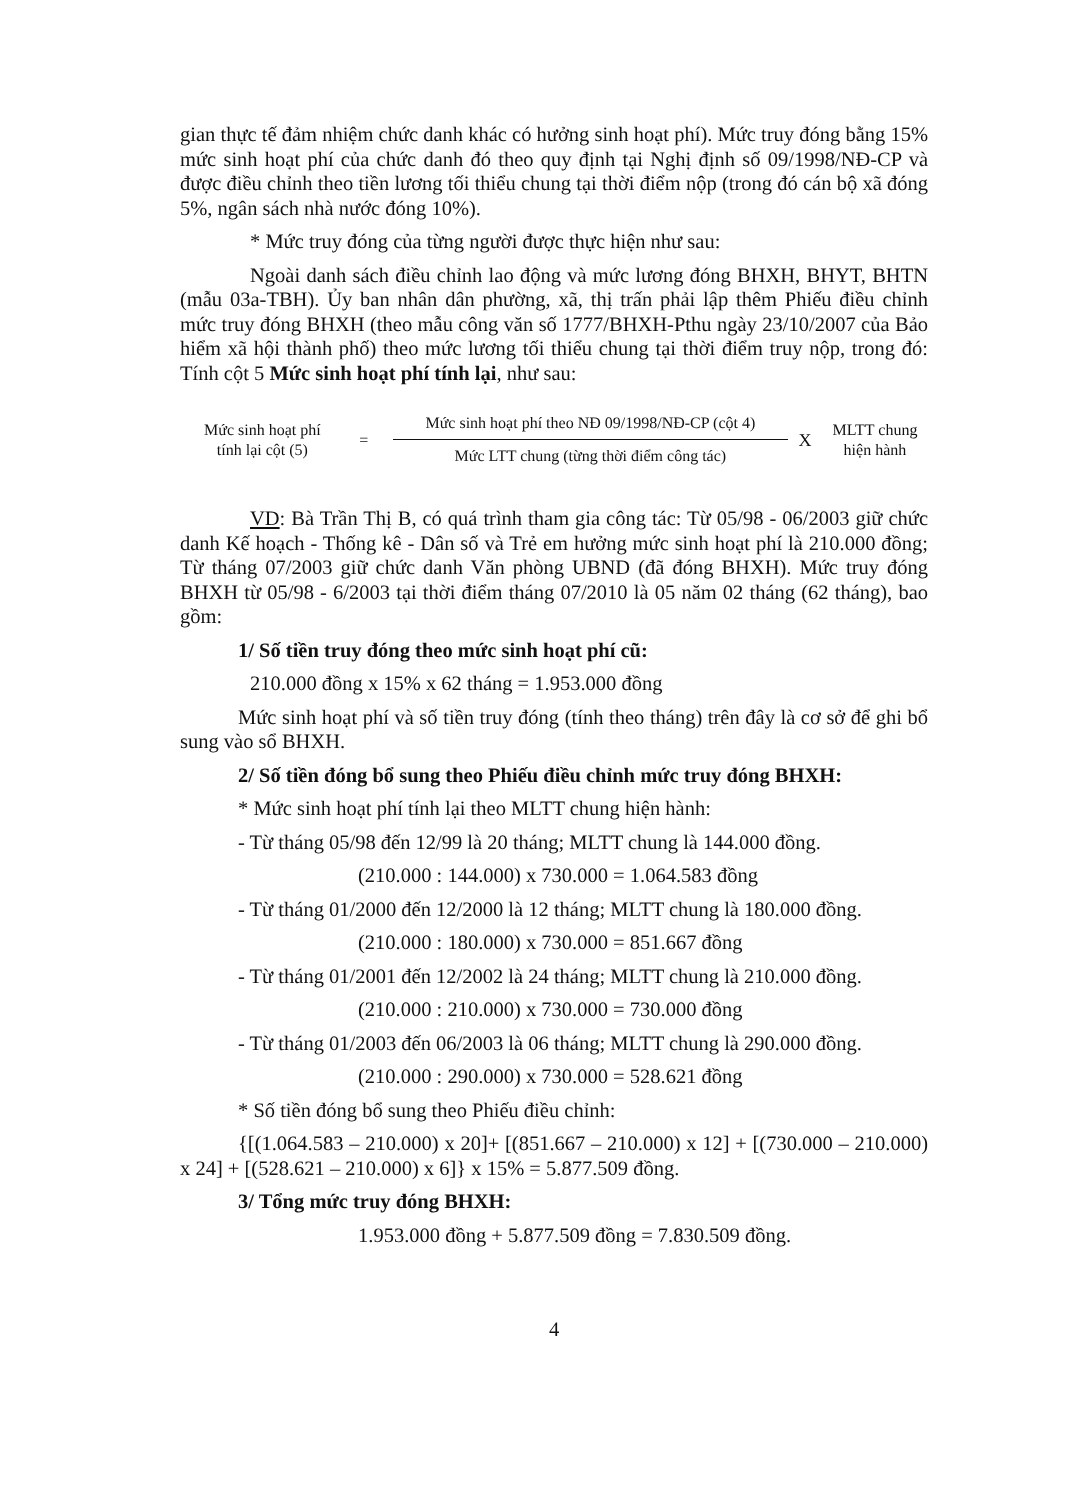gian thực tế đảm nhiệm chức danh khác có hưởng sinh hoạt phí). Mức truy đóng bằng 15% mức sinh hoạt phí của chức danh đó theo quy định tại Nghị định số 09/1998/NĐ-CP và được điều chỉnh theo tiền lương tối thiểu chung tại thời điểm nộp (trong đó cán bộ xã đóng 5%, ngân sách nhà nước đóng 10%).
* Mức truy đóng của từng người được thực hiện như sau:
Ngoài danh sách điều chỉnh lao động và mức lương đóng BHXH, BHYT, BHTN (mẫu 03a-TBH). Ủy ban nhân dân phường, xã, thị trấn phải lập thêm Phiếu điều chỉnh mức truy đóng BHXH (theo mẫu công văn số 1777/BHXH-Pthu ngày 23/10/2007 của Bảo hiểm xã hội thành phố) theo mức lương tối thiểu chung tại thời điểm truy nộp, trong đó: Tính cột 5 Mức sinh hoạt phí tính lại, như sau:
Mức sinh hoạt phí
tính lại cột (5)
=
Mức sinh hoạt phí theo NĐ 09/1998/NĐ-CP (cột 4)
Mức LTT chung (từng thời điểm công tác)
X
MLTT chung
hiện hành
VD: Bà Trần Thị B, có quá trình tham gia công tác: Từ 05/98 - 06/2003 giữ chức danh Kế hoạch - Thống kê - Dân số và Trẻ em hưởng mức sinh hoạt phí là 210.000 đồng; Từ tháng 07/2003 giữ chức danh Văn phòng UBND (đã đóng BHXH). Mức truy đóng BHXH từ 05/98 - 6/2003 tại thời điểm tháng 07/2010 là 05 năm 02 tháng (62 tháng), bao gồm:
1/ Số tiền truy đóng theo mức sinh hoạt phí cũ:
210.000 đồng x 15% x 62 tháng = 1.953.000 đồng
Mức sinh hoạt phí và số tiền truy đóng (tính theo tháng) trên đây là cơ sở để ghi bổ sung vào sổ BHXH.
2/ Số tiền đóng bổ sung theo Phiếu điều chỉnh mức truy đóng BHXH:
* Mức sinh hoạt phí tính lại theo MLTT chung hiện hành:
- Từ tháng 05/98 đến 12/99 là 20 tháng; MLTT chung là 144.000 đồng.
(210.000 : 144.000) x 730.000 = 1.064.583 đồng
- Từ tháng 01/2000 đến 12/2000 là 12 tháng; MLTT chung là 180.000 đồng.
(210.000 : 180.000) x 730.000 = 851.667 đồng
- Từ tháng 01/2001 đến 12/2002 là 24 tháng; MLTT chung là 210.000 đồng.
(210.000 : 210.000) x 730.000 = 730.000 đồng
- Từ tháng 01/2003 đến 06/2003 là 06 tháng; MLTT chung là 290.000 đồng.
(210.000 : 290.000) x 730.000 = 528.621 đồng
* Số tiền đóng bổ sung theo Phiếu điều chỉnh:
{[(1.064.583 – 210.000) x 20]+ [(851.667 – 210.000) x 12] + [(730.000 – 210.000) x 24] + [(528.621 – 210.000) x 6]} x 15% = 5.877.509 đồng.
3/ Tổng mức truy đóng BHXH:
1.953.000 đồng + 5.877.509 đồng = 7.830.509 đồng.
4